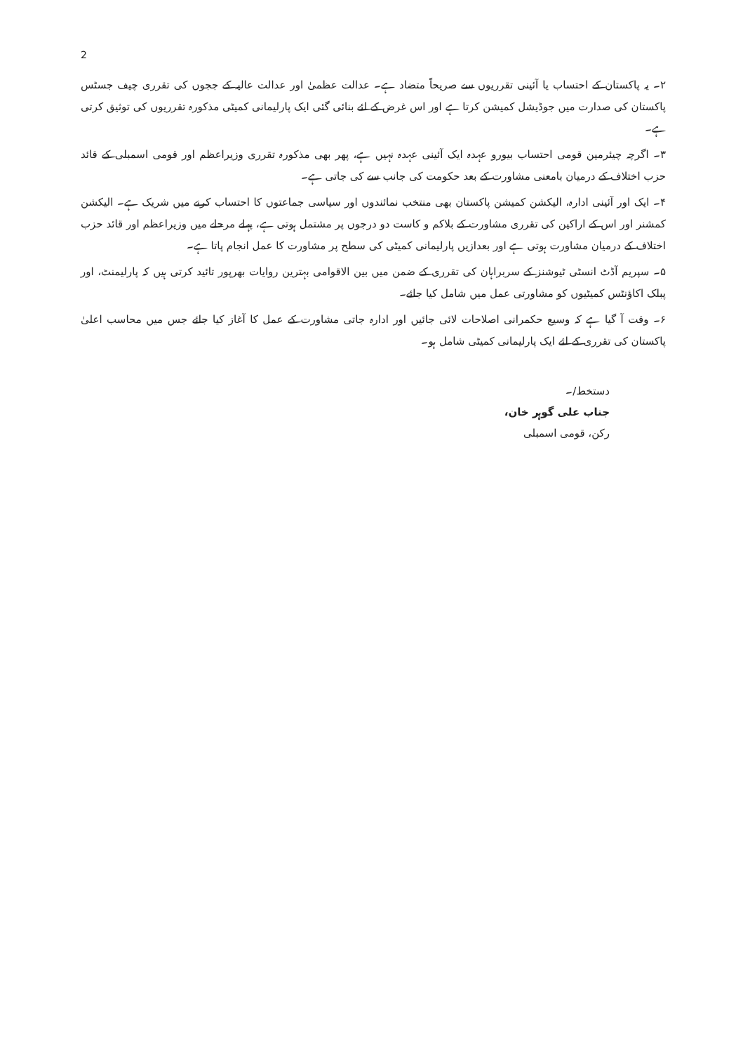2
۲۔ یہ پاکستان کے احتساب یا آئینی تقرریوں سے صریحاً متضاد ہے۔ عدالت عظمیٰ اور عدالت عالیہ کے ججوں کی تقرری چیف جسٹس پاکستان کی صدارت میں جوڈیشل کمیشن کرتا ہے اور اس غرض کے لئے بنائی گئی ایک پارلیمانی کمیٹی مذکورہ تقرریوں کی توثیق کرتی ہے۔
۳۔ اگرچہ چیئرمین قومی احتساب بیورو عہدہ ایک آئینی عہدہ نہیں ہے، پھر بھی مذکورہ تقرری وزیراعظم اور قومی اسمبلی کے قائد حزب اختلاف کے درمیان بامعنی مشاورت کے بعد حکومت کی جانب سے کی جاتی ہے۔
۴۔ ایک اور آئینی ادارہ، الیکشن کمیشن پاکستان بھی منتخب نمائندوں اور سیاسی جماعتوں کا احتساب کرنے میں شریک ہے۔ الیکشن کمشنر اور اس کے اراکین کی تقرری مشاورت کے بلاکم و کاست دو درجوں پر مشتمل ہوتی ہے، پہلے مرحلے میں وزیراعظم اور قائد حزب اختلاف کے درمیان مشاورت ہوتی ہے اور بعدازیں پارلیمانی کمیٹی کی سطح پر مشاورت کا عمل انجام پاتا ہے۔
۵۔ سپریم آڈٹ انسٹی ٹیوشنز کے سربراہان کی تقرری کے ضمن میں بین الاقوامی بہترین روایات بھرپور تائید کرتی ہیں کہ پارلیمنٹ، اور پبلک اکاؤنٹس کمیٹیوں کو مشاورتی عمل میں شامل کیا جائے۔
۶۔ وقت آ گیا ہے کہ وسیع حکمرانی اصلاحات لائی جائیں اور ادارہ جاتی مشاورت کے عمل کا آغاز کیا جائے جس میں محاسب اعلیٰ پاکستان کی تقرری کے لئے ایک پارلیمانی کمیٹی شامل ہو۔
دستخط/۔
جناب علی گوہر خان،
رکن، قومی اسمبلی